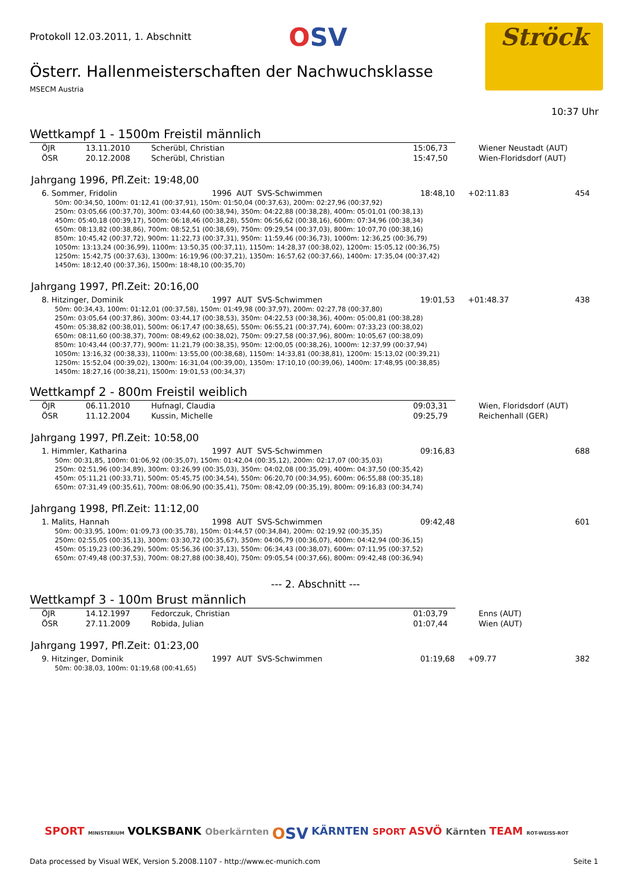Protokoll 12.03.2011, 1. Abschnitt OSV Ströck
Österr. Hallenmeisterschaften der Nachwuchsklasse
MSECM Austria
10:37 Uhr
Wettkampf 1 - 1500m Freistil männlich
| ÖJR | 13.11.2010 | Scherübl, Christian | 15:06,73 | Wiener Neustadt (AUT) |
| ÖSR | 20.12.2008 | Scherübl, Christian | 15:47,50 | Wien-Floridsdorf (AUT) |
Jahrgang 1996, Pfl.Zeit: 19:48,00
| 6. Sommer, Fridolin | 1996 AUT SVS-Schwimmen | 18:48,10 | +02:11.83 | 454 |
50m: 00:34,50, 100m: 01:12,41 (00:37,91), 150m: 01:50,04 (00:37,63), 200m: 02:27,96 (00:37,92)
250m: 03:05,66 (00:37,70), 300m: 03:44,60 (00:38,94), 350m: 04:22,88 (00:38,28), 400m: 05:01,01 (00:38,13)
450m: 05:40,18 (00:39,17), 500m: 06:18,46 (00:38,28), 550m: 06:56,62 (00:38,16), 600m: 07:34,96 (00:38,34)
650m: 08:13,82 (00:38,86), 700m: 08:52,51 (00:38,69), 750m: 09:29,54 (00:37,03), 800m: 10:07,70 (00:38,16)
850m: 10:45,42 (00:37,72), 900m: 11:22,73 (00:37,31), 950m: 11:59,46 (00:36,73), 1000m: 12:36,25 (00:36,79)
1050m: 13:13,24 (00:36,99), 1100m: 13:50,35 (00:37,11), 1150m: 14:28,37 (00:38,02), 1200m: 15:05,12 (00:36,75)
1250m: 15:42,75 (00:37,63), 1300m: 16:19,96 (00:37,21), 1350m: 16:57,62 (00:37,66), 1400m: 17:35,04 (00:37,42)
1450m: 18:12,40 (00:37,36), 1500m: 18:48,10 (00:35,70)
Jahrgang 1997, Pfl.Zeit: 20:16,00
| 8. Hitzinger, Dominik | 1997 AUT SVS-Schwimmen | 19:01,53 | +01:48.37 | 438 |
50m: 00:34,43, 100m: 01:12,01 (00:37,58), 150m: 01:49,98 (00:37,97), 200m: 02:27,78 (00:37,80)
250m: 03:05,64 (00:37,86), 300m: 03:44,17 (00:38,53), 350m: 04:22,53 (00:38,36), 400m: 05:00,81 (00:38,28)
450m: 05:38,82 (00:38,01), 500m: 06:17,47 (00:38,65), 550m: 06:55,21 (00:37,74), 600m: 07:33,23 (00:38,02)
650m: 08:11,60 (00:38,37), 700m: 08:49,62 (00:38,02), 750m: 09:27,58 (00:37,96), 800m: 10:05,67 (00:38,09)
850m: 10:43,44 (00:37,77), 900m: 11:21,79 (00:38,35), 950m: 12:00,05 (00:38,26), 1000m: 12:37,99 (00:37,94)
1050m: 13:16,32 (00:38,33), 1100m: 13:55,00 (00:38,68), 1150m: 14:33,81 (00:38,81), 1200m: 15:13,02 (00:39,21)
1250m: 15:52,04 (00:39,02), 1300m: 16:31,04 (00:39,00), 1350m: 17:10,10 (00:39,06), 1400m: 17:48,95 (00:38,85)
1450m: 18:27,16 (00:38,21), 1500m: 19:01,53 (00:34,37)
Wettkampf 2 - 800m Freistil weiblich
| ÖJR | 06.11.2010 | Hufnagl, Claudia | 09:03,31 | Wien, Floridsdorf (AUT) |
| ÖSR | 11.12.2004 | Kussin, Michelle | 09:25,79 | Reichenhall (GER) |
Jahrgang 1997, Pfl.Zeit: 10:58,00
| 1. Himmler, Katharina | 1997 AUT SVS-Schwimmen | 09:16,83 | | 688 |
50m: 00:31,85, 100m: 01:06,92 (00:35,07), 150m: 01:42,04 (00:35,12), 200m: 02:17,07 (00:35,03)
250m: 02:51,96 (00:34,89), 300m: 03:26,99 (00:35,03), 350m: 04:02,08 (00:35,09), 400m: 04:37,50 (00:35,42)
450m: 05:11,21 (00:33,71), 500m: 05:45,75 (00:34,54), 550m: 06:20,70 (00:34,95), 600m: 06:55,88 (00:35,18)
650m: 07:31,49 (00:35,61), 700m: 08:06,90 (00:35,41), 750m: 08:42,09 (00:35,19), 800m: 09:16,83 (00:34,74)
Jahrgang 1998, Pfl.Zeit: 11:12,00
| 1. Malits, Hannah | 1998 AUT SVS-Schwimmen | 09:42,48 | | 601 |
50m: 00:33,95, 100m: 01:09,73 (00:35,78), 150m: 01:44,57 (00:34,84), 200m: 02:19,92 (00:35,35)
250m: 02:55,05 (00:35,13), 300m: 03:30,72 (00:35,67), 350m: 04:06,79 (00:36,07), 400m: 04:42,94 (00:36,15)
450m: 05:19,23 (00:36,29), 500m: 05:56,36 (00:37,13), 550m: 06:34,43 (00:38,07), 600m: 07:11,95 (00:37,52)
650m: 07:49,48 (00:37,53), 700m: 08:27,88 (00:38,40), 750m: 09:05,54 (00:37,66), 800m: 09:42,48 (00:36,94)
--- 2. Abschnitt ---
Wettkampf 3 - 100m Brust männlich
| ÖJR | 14.12.1997 | Fedorczuk, Christian | 01:03,79 | Enns (AUT) |
| ÖSR | 27.11.2009 | Robida, Julian | 01:07,44 | Wien (AUT) |
Jahrgang 1997, Pfl.Zeit: 01:23,00
| 9. Hitzinger, Dominik | 1997 AUT SVS-Schwimmen | 01:19,68 | +09.77 | 382 |
50m: 00:38,03, 100m: 01:19,68 (00:41,65)
SPORT MINISTERIUM VOLKSBANK Oberkärnten OSV KÄRNTEN SPORT ASVÖ Kärnten TEAM ROT-WEISS-ROT
Data processed by Visual WEK, Version 5.2008.1107 - http://www.ec-munich.com Seite 1